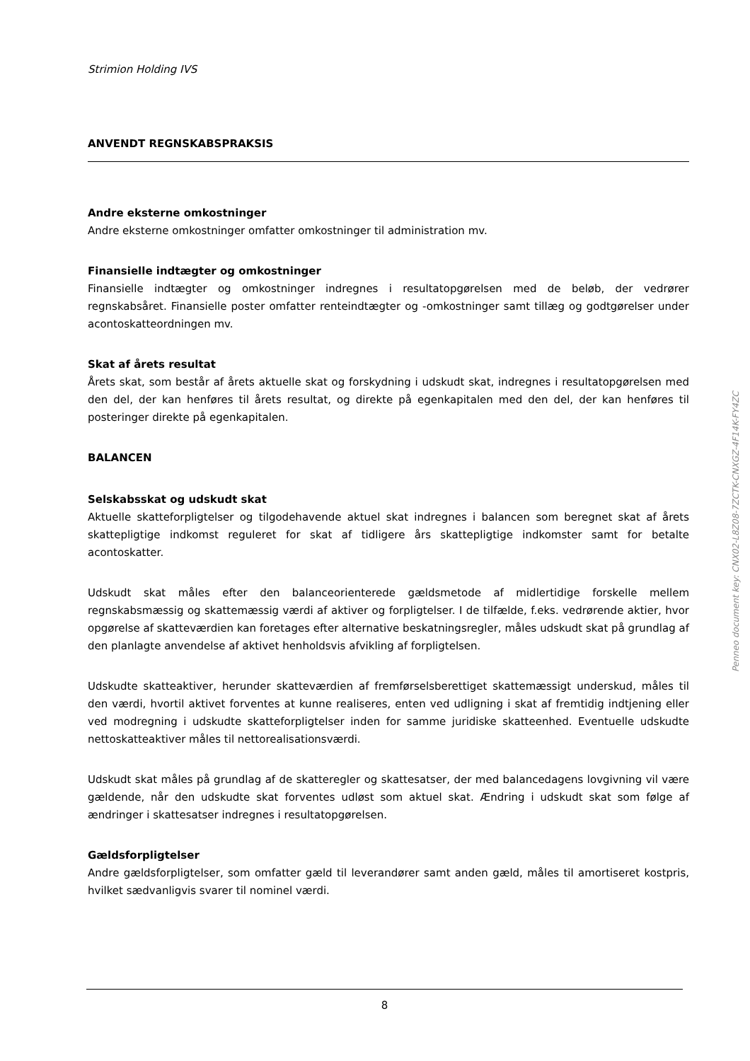Strimion Holding IVS
ANVENDT REGNSKABSPRAKSIS
Andre eksterne omkostninger
Andre eksterne omkostninger omfatter omkostninger til administration mv.
Finansielle indtægter og omkostninger
Finansielle indtægter og omkostninger indregnes i resultatopgørelsen med de beløb, der vedrører regnskabsåret. Finansielle poster omfatter renteindtægter og -omkostninger samt tillæg og godtgørelser under acontoskatteordningen mv.
Skat af årets resultat
Årets skat, som består af årets aktuelle skat og forskydning i udskudt skat, indregnes i resultatopgørelsen med den del, der kan henføres til årets resultat, og direkte på egenkapitalen med den del, der kan henføres til posteringer direkte på egenkapitalen.
BALANCEN
Selskabsskat og udskudt skat
Aktuelle skatteforpligtelser og tilgodehavende aktuel skat indregnes i balancen som beregnet skat af årets skattepligtige indkomst reguleret for skat af tidligere års skattepligtige indkomster samt for betalte acontoskatter.
Udskudt skat måles efter den balanceorienterede gældsmetode af midlertidige forskelle mellem regnskabsmæssig og skattemæssig værdi af aktiver og forpligtelser. I de tilfælde, f.eks. vedrørende aktier, hvor opgørelse af skatteværdien kan foretages efter alternative beskatningsregler, måles udskudt skat på grundlag af den planlagte anvendelse af aktivet henholdsvis afvikling af forpligtelsen.
Udskudte skatteaktiver, herunder skatteværdien af fremførselsberettiget skattemæssigt underskud, måles til den værdi, hvortil aktivet forventes at kunne realiseres, enten ved udligning i skat af fremtidig indtjening eller ved modregning i udskudte skatteforpligtelser inden for samme juridiske skatteenhed. Eventuelle udskudte nettoskatteaktiver måles til nettorealisationsværdi.
Udskudt skat måles på grundlag af de skatteregler og skattesatser, der med balancedagens lovgivning vil være gældende, når den udskudte skat forventes udløst som aktuel skat. Ændring i udskudt skat som følge af ændringer i skattesatser indregnes i resultatopgørelsen.
Gældsforpligtelser
Andre gældsforpligtelser, som omfatter gæld til leverandører samt anden gæld, måles til amortiseret kostpris, hvilket sædvanligvis svarer til nominel værdi.
Penneo document key: CNX02-L8Z08-7ZCTK-CNXGZ-4F14K-FY4ZC
8